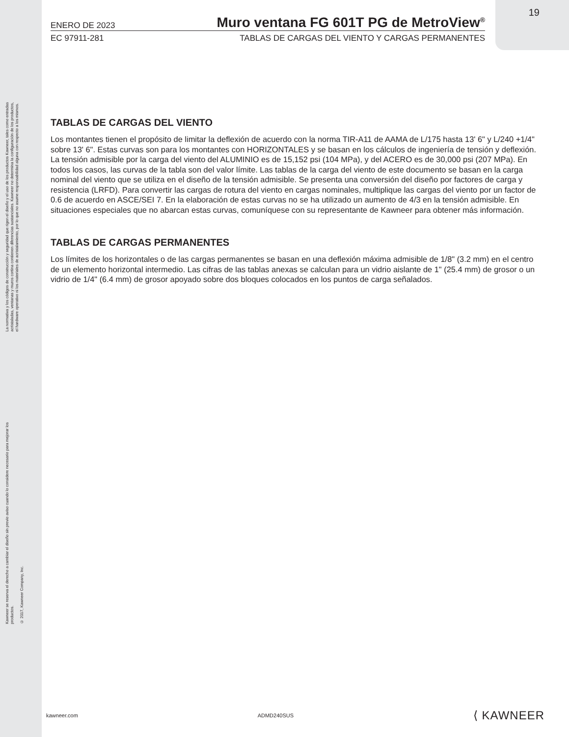19
La normativa y los códigos de construcción y seguridad que rigen el diseño y el uso de los productos Kawneer, tales como entradas acristaladas, ventanas y muros cortina contienen diferencias sustanciales. Kawneer no determina la configuración de los productos, el hardware operativo ni los materiales de acristalamiento, por lo que no asume responsabilidad alguna con respecto a los mismos.
Kawneer se reserva el derecho a cambiar el diseño sin previo aviso cuando lo considere necesario para mejorar los productos.
© 2017, Kawneer Company, Inc.
ENERO DE 2023
Muro ventana FG 601T PG de MetroView<sup>®</sup>
EC 97911-281 TABLAS DE CARGAS DEL VIENTO Y CARGAS PERMANENTES
TABLAS DE CARGAS DEL VIENTO
Los montantes tienen el propósito de limitar la deflexión de acuerdo con la norma TIR-A11 de AAMA de L/175 hasta 13' 6" y L/240 +1/4" sobre 13' 6". Estas curvas son para los montantes con HORIZONTALES y se basan en los cálculos de ingeniería de tensión y deflexión. La tensión admisible por la carga del viento del ALUMINIO es de 15,152 psi (104 MPa), y del ACERO es de 30,000 psi (207 MPa). En todos los casos, las curvas de la tabla son del valor límite. Las tablas de la carga del viento de este documento se basan en la carga nominal del viento que se utiliza en el diseño de la tensión admisible. Se presenta una conversión del diseño por factores de carga y resistencia (LRFD). Para convertir las cargas de rotura del viento en cargas nominales, multiplique las cargas del viento por un factor de 0.6 de acuerdo en ASCE/SEI 7. En la elaboración de estas curvas no se ha utilizado un aumento de 4/3 en la tensión admisible. En situaciones especiales que no abarcan estas curvas, comuníquese con su representante de Kawneer para obtener más información.
TABLAS DE CARGAS PERMANENTES
Los límites de los horizontales o de las cargas permanentes se basan en una deflexión máxima admisible de 1/8" (3.2 mm) en el centro de un elemento horizontal intermedio. Las cifras de las tablas anexas se calculan para un vidrio aislante de 1" (25.4 mm) de grosor o un vidrio de 1/4" (6.4 mm) de grosor apoyado sobre dos bloques colocados en los puntos de carga señalados.
kawneer.com ADMD240SUS ⟨ KAWNEER